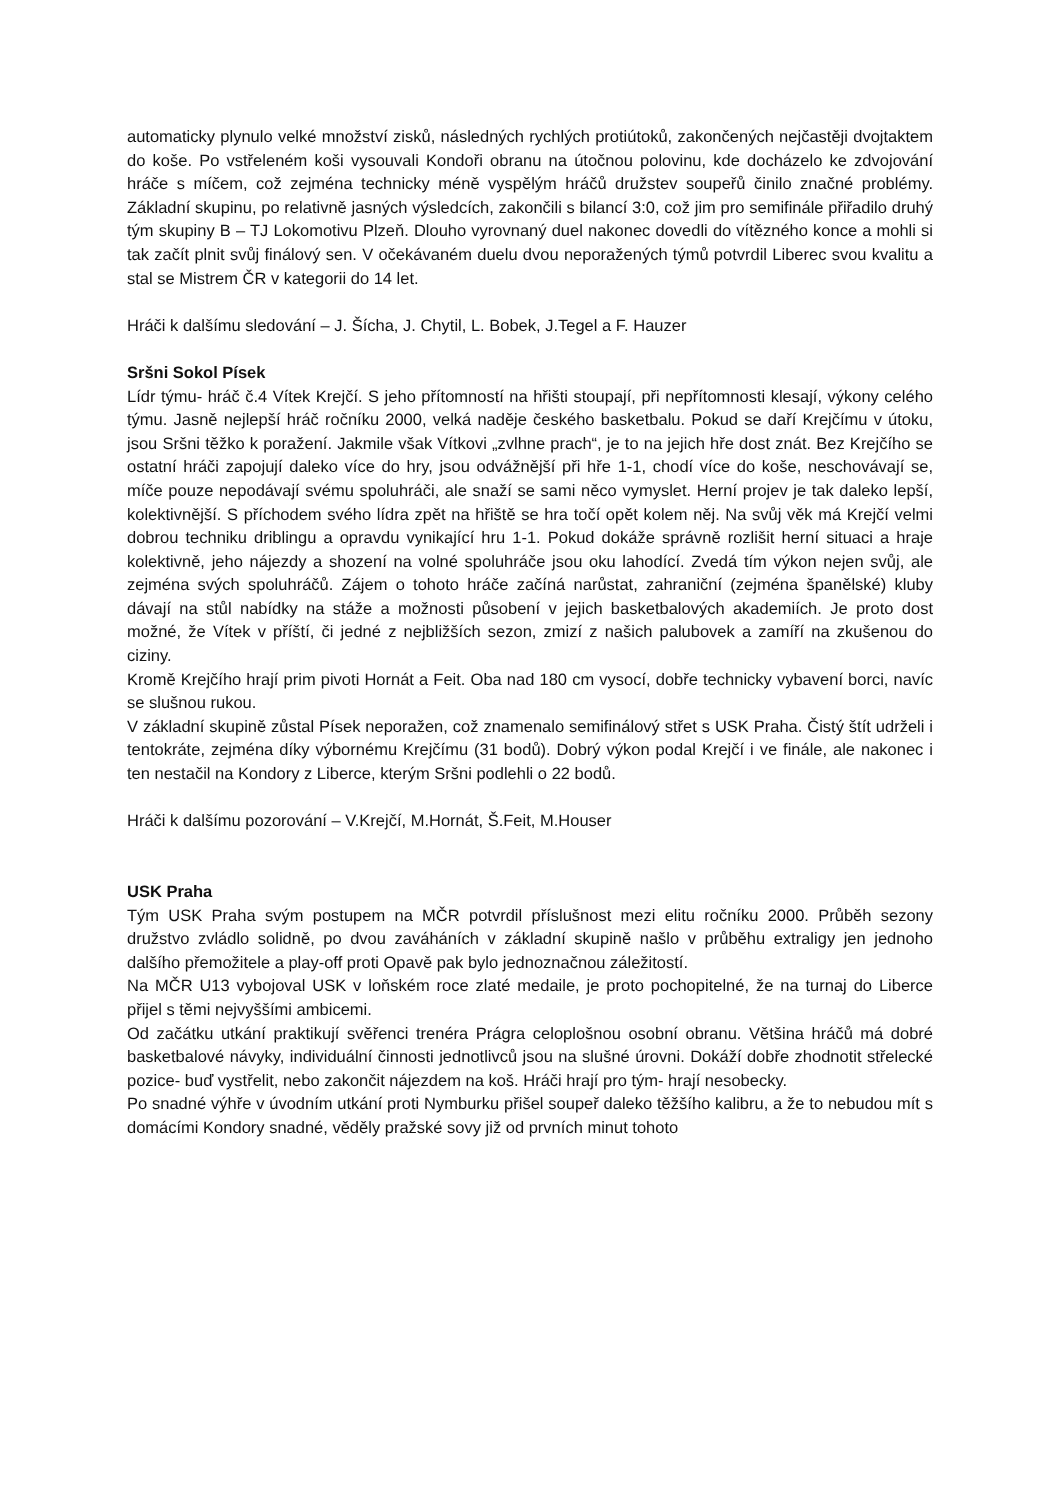automaticky plynulo velké množství zisků, následných rychlých protiútoků, zakončených nejčastěji dvojtaktem do koše. Po vstřeleném koši vysouvali Kondoři obranu na útočnou polovinu, kde docházelo ke zdvojování hráče s míčem, což zejména technicky méně vyspělým hráčů družstev soupeřů činilo značné problémy. Základní skupinu, po relativně jasných výsledcích, zakončili s bilancí 3:0, což jim pro semifinále přiřadilo druhý tým skupiny B – TJ Lokomotivu Plzeň. Dlouho vyrovnaný duel nakonec dovedli do vítězného konce a mohli si tak začít plnit svůj finálový sen. V očekávaném duelu dvou neporažených týmů potvrdil Liberec svou kvalitu a stal se Mistrem ČR v kategorii do 14 let.
Hráči k dalšímu sledování – J. Šícha, J. Chytil, L. Bobek, J.Tegel a F. Hauzer
Sršni Sokol Písek
Lídr týmu- hráč č.4 Vítek Krejčí. S jeho přítomností na hřišti stoupají, při nepřítomnosti klesají, výkony celého týmu. Jasně nejlepší hráč ročníku 2000, velká naděje českého basketbalu. Pokud se daří Krejčímu v útoku, jsou Sršni těžko k poražení. Jakmile však Vítkovi „zvlhne prach“, je to na jejich hře dost znát. Bez Krejčího se ostatní hráči zapojují daleko více do hry, jsou odvážnější při hře 1-1, chodí více do koše, neschovávají se, míče pouze nepodávají svému spoluhráči, ale snaží se sami něco vymyslet. Herní projev je tak daleko lepší, kolektivnější. S příchodem svého lídra zpět na hřiště se hra točí opět kolem něj. Na svůj věk má Krejčí velmi dobrou techniku driblingu a opravdu vynikající hru 1-1. Pokud dokáže správně rozlišit herní situaci a hraje kolektivně, jeho nájezdy a shození na volné spoluhráče jsou oku lahodící. Zvedá tím výkon nejen svůj, ale zejména svých spoluhráčů. Zájem o tohoto hráče začíná narůstat, zahraniční (zejména španělské) kluby dávají na stůl nabídky na stáže a možnosti působení v jejich basketbalových akademiích. Je proto dost možné, že Vítek v příští, či jedné z nejbližších sezon, zmizí z našich palubovek a zamíří na zkušenou do ciziny.
Kromě Krejčího hrají prim pivoti Hornát a Feit. Oba nad 180 cm vysocí, dobře technicky vybavení borci, navíc se slušnou rukou.
V základní skupině zůstal Písek neporažen, což znamenalo semifinálový střet s USK Praha. Čistý štít udrželi i tentokráte, zejména díky výbornému Krejčímu (31 bodů). Dobrý výkon podal Krejčí i ve finále, ale nakonec i ten nestačil na Kondory z Liberce, kterým Sršni podlehli o 22 bodů.
Hráči k dalšímu pozorování – V.Krejčí, M.Hornát, Š.Feit, M.Houser
USK Praha
Tým USK Praha svým postupem na MČR potvrdil příslušnost mezi elitu ročníku 2000. Průběh sezony družstvo zvládlo solidně, po dvou zaváháních v základní skupině našlo v průběhu extraligy jen jednoho dalšího přemožitele a play-off proti Opavě pak bylo jednoznačnou záležitostí.
Na MČR U13 vybojoval USK v loňském roce zlaté medaile, je proto pochopitelné, že na turnaj do Liberce přijel s těmi nejvyššími ambicemi.
Od začátku utkání praktikují svěřenci trenéra Prágra celoplošnou osobní obranu. Většina hráčů má dobré basketbalové návyky, individuální činnosti jednotlivců jsou na slušné úrovni. Dokáží dobře zhodnotit střelecké pozice- buď vystřelit, nebo zakončit nájezdem na koš. Hráči hrají pro tým- hrají nesobecky.
Po snadné výhře v úvodním utkání proti Nymburku přišel soupeř daleko těžšího kalibru, a že to nebudou mít s domácími Kondory snadné, věděly pražské sovy již od prvních minut tohoto